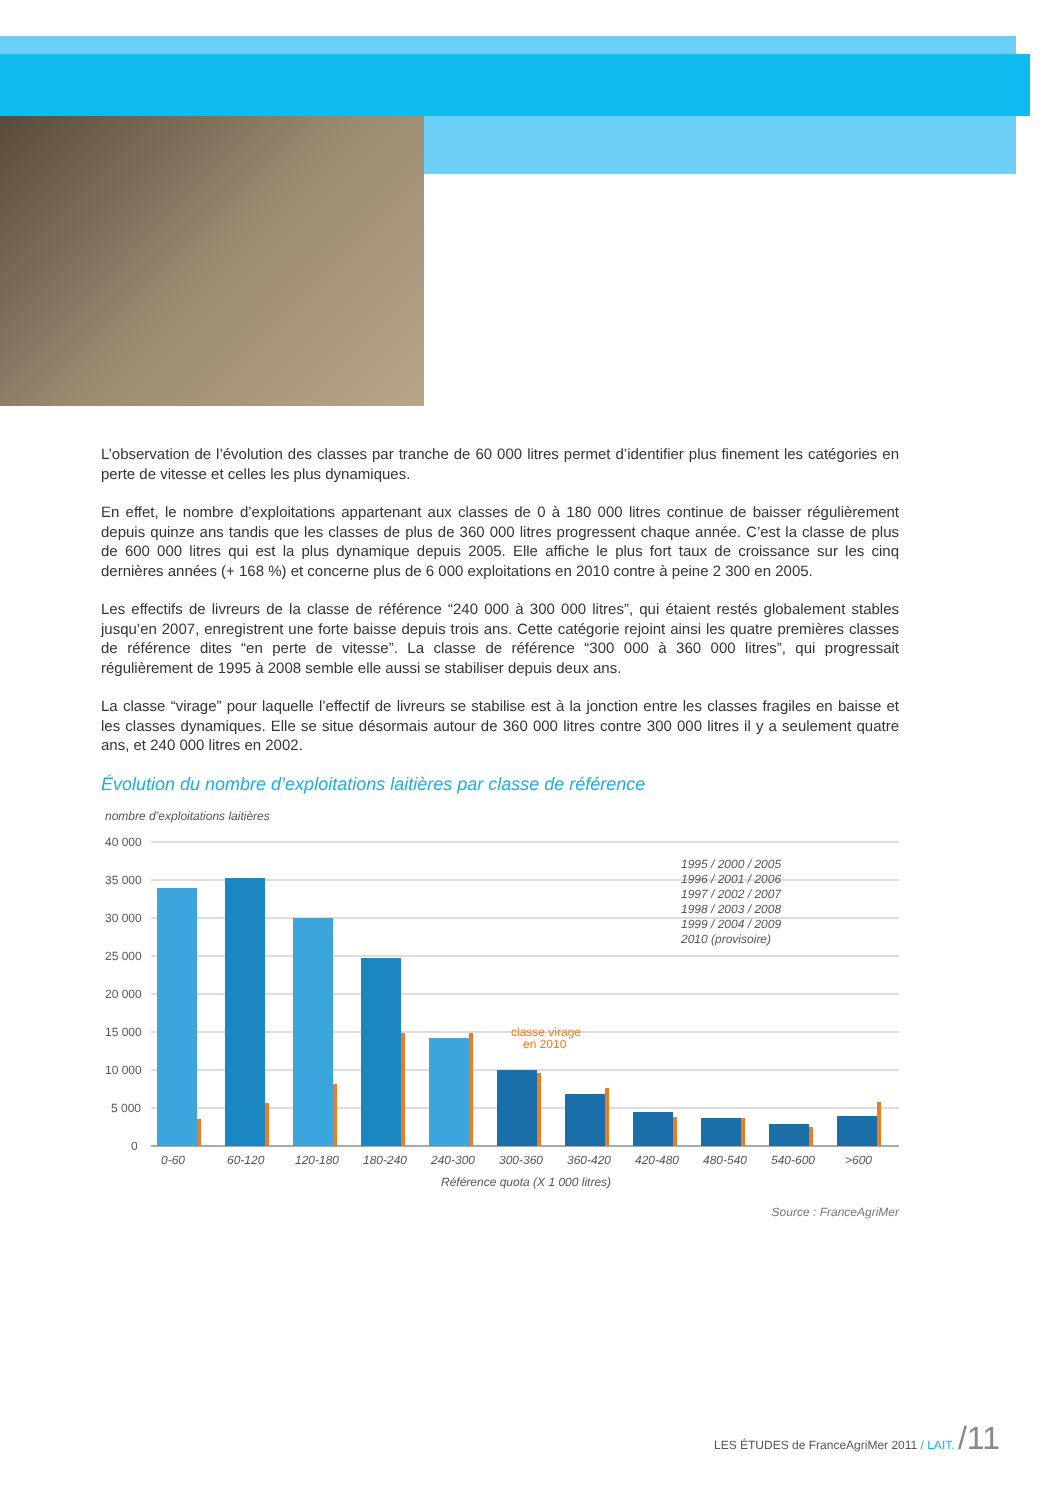L’observation de l’évolution des classes par tranche de 60 000 litres permet d’identifier plus finement les catégories en perte de vitesse et celles les plus dynamiques.
En effet, le nombre d’exploitations appartenant aux classes de 0 à 180 000 litres continue de baisser régulièrement depuis quinze ans tandis que les classes de plus de 360 000 litres progressent chaque année. C’est la classe de plus de 600 000 litres qui est la plus dynamique depuis 2005. Elle affiche le plus fort taux de croissance sur les cinq dernières années (+ 168 %) et concerne plus de 6 000 exploitations en 2010 contre à peine 2 300 en 2005.
Les effectifs de livreurs de la classe de référence “240 000 à 300 000 litres”, qui étaient restés globalement stables jusqu’en 2007, enregistrent une forte baisse depuis trois ans. Cette catégorie rejoint ainsi les quatre premières classes de référence dites “en perte de vitesse”. La classe de référence “300 000 à 360 000 litres”, qui progressait régulièrement de 1995 à 2008 semble elle aussi se stabiliser depuis deux ans.
La classe “virage” pour laquelle l’effectif de livreurs se stabilise est à la jonction entre les classes fragiles en baisse et les classes dynamiques. Elle se situe désormais autour de 360 000 litres contre 300 000 litres il y a seulement quatre ans, et 240 000 litres en 2002.
Évolution du nombre d’exploitations laitières par classe de référence
nombre d’exploitations laitières
40 000
35 000
30 000
25 000
20 000
15 000
10 000
5 000
0
classe virage
en 2010
1995 / 2000 / 2005
1996 / 2001 / 2006
1997 / 2002 / 2007
1998 / 2003 / 2008
1999 / 2004 / 2009
2010 (provisoire)
0-60
60-120
120-180
180-240
240-300
300-360
360-420
420-480
480-540
540-600
>600
Référence quota (X 1 000 litres)
Source : FranceAgriMer
LES ÉTUDES de FranceAgriMer 2011 / LAIT. /11